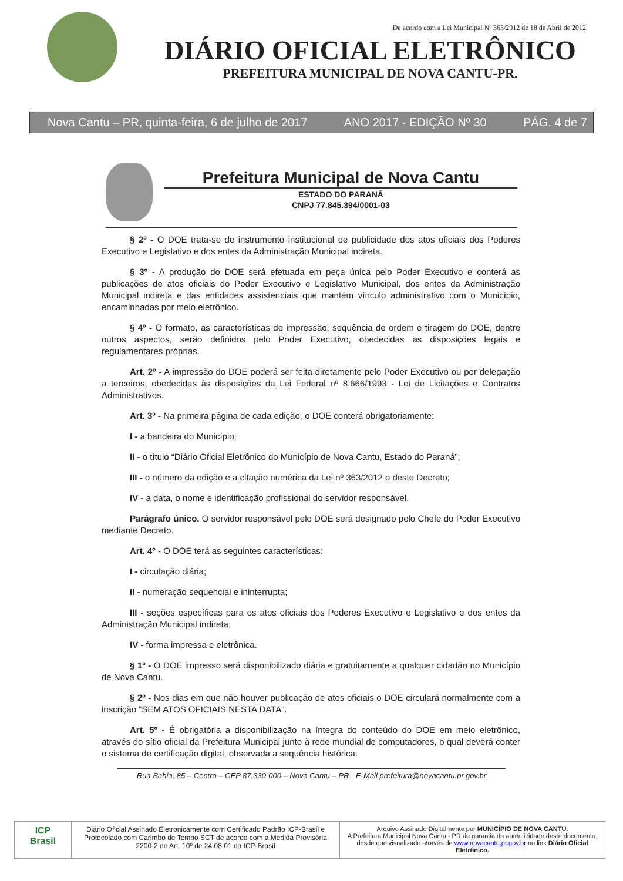De acordo com a Lei Municipal Nº 363/2012 de 18 de Abril de 2012.
DIÁRIO OFICIAL ELETRÔNICO
PREFEITURA MUNICIPAL DE NOVA CANTU-PR.
Nova Cantu – PR, quinta-feira, 6 de julho de 2017 ANO 2017 - EDIÇÃO Nº 30 PÁG. 4 de 7
Prefeitura Municipal de Nova Cantu
ESTADO DO PARANÁ
CNPJ 77.845.394/0001-03
§ 2º - O DOE trata-se de instrumento institucional de publicidade dos atos oficiais dos Poderes Executivo e Legislativo e dos entes da Administração Municipal indireta.
§ 3º - A produção do DOE será efetuada em peça única pelo Poder Executivo e conterá as publicações de atos oficiais do Poder Executivo e Legislativo Municipal, dos entes da Administração Municipal indireta e das entidades assistenciais que mantém vínculo administrativo com o Município, encaminhadas por meio eletrônico.
§ 4º - O formato, as características de impressão, sequência de ordem e tiragem do DOE, dentre outros aspectos, serão definidos pelo Poder Executivo, obedecidas as disposições legais e regulamentares próprias.
Art. 2º - A impressão do DOE poderá ser feita diretamente pelo Poder Executivo ou por delegação a terceiros, obedecidas às disposições da Lei Federal nº 8.666/1993 - Lei de Licitações e Contratos Administrativos.
Art. 3º - Na primeira página de cada edição, o DOE conterá obrigatoriamente:
I - a bandeira do Município;
II - o título “Diário Oficial Eletrônico do Município de Nova Cantu, Estado do Paraná”;
III - o número da edição e a citação numérica da Lei nº 363/2012 e deste Decreto;
IV - a data, o nome e identificação profissional do servidor responsável.
Parágrafo único. O servidor responsável pelo DOE será designado pelo Chefe do Poder Executivo mediante Decreto.
Art. 4º - O DOE terá as seguintes características:
I - circulação diária;
II - numeração sequencial e ininterrupta;
III - seções específicas para os atos oficiais dos Poderes Executivo e Legislativo e dos entes da Administração Municipal indireta;
IV - forma impressa e eletrônica.
§ 1º - O DOE impresso será disponibilizado diária e gratuitamente a qualquer cidadão no Município de Nova Cantu.
§ 2º - Nos dias em que não houver publicação de atos oficiais o DOE circulará normalmente com a inscrição “SEM ATOS OFICIAIS NESTA DATA”.
Art. 5º - É obrigatória a disponibilização na íntegra do conteúdo do DOE em meio eletrônico, através do sítio oficial da Prefeitura Municipal junto à rede mundial de computadores, o qual deverá conter o sistema de certificação digital, observada a sequência histórica.
Rua Bahia, 85 – Centro – CEP 87.330-000 – Nova Cantu – PR - E-Mail prefeitura@novacantu.pr.gov.br
ICP
Brasil
Diário Oficial Assinado Eletronicamente com Certificado Padrão ICP-Brasil e Protocolado com Carimbo de Tempo SCT de acordo com a Medida Provisória 2200-2 do Art. 10º de 24.08.01 da ICP-Brasil
Arquivo Assinado Digitalmente por MUNICÍPIO DE NOVA CANTU.
A Prefeitura Municipal Nova Cantu - PR da garantia da autenticidade deste documento, desde que visualizado através de www.novacantu.pr.gov.br no link Diário Oficial Eletrônico.